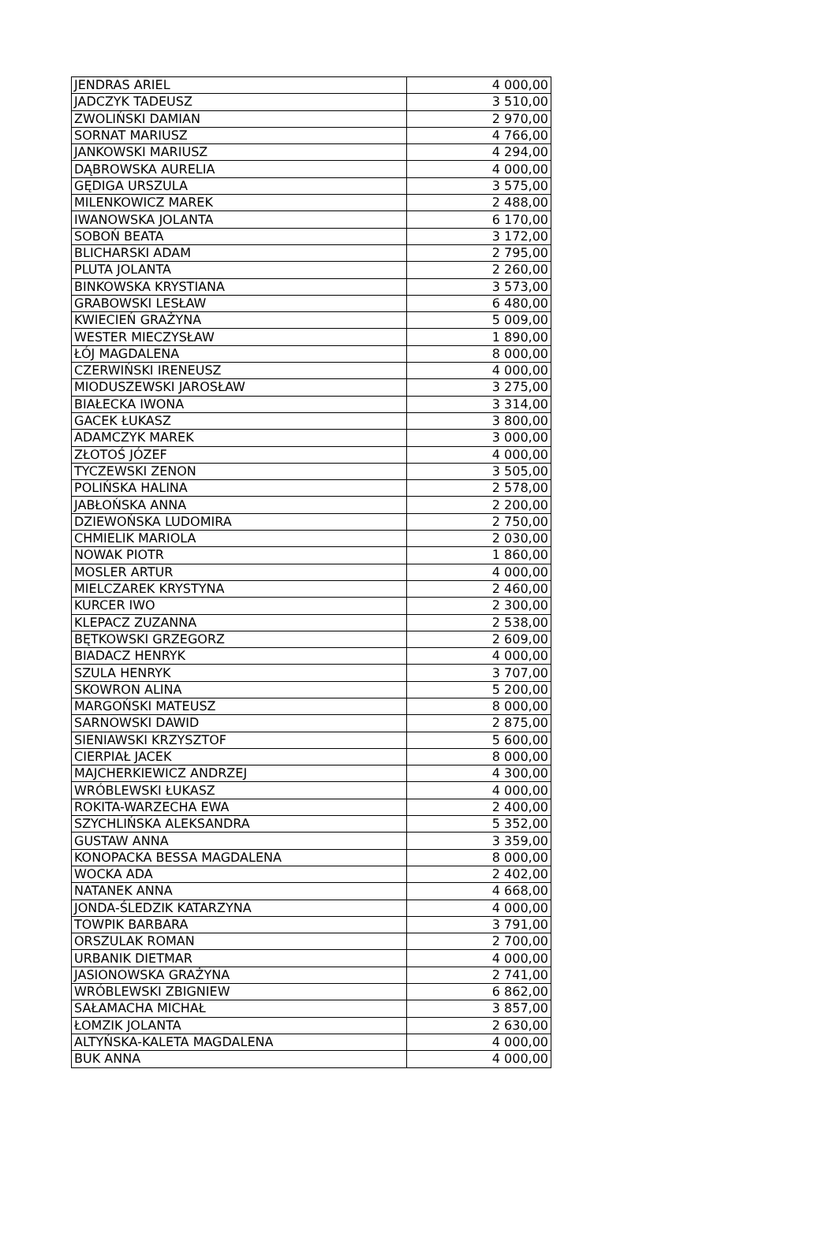| JENDRAS ARIEL | 4 000,00 |
| JADCZYK TADEUSZ | 3 510,00 |
| ZWOLIŃSKI DAMIAN | 2 970,00 |
| SORNAT MARIUSZ | 4 766,00 |
| JANKOWSKI MARIUSZ | 4 294,00 |
| DĄBROWSKA AURELIA | 4 000,00 |
| GĘDIGA URSZULA | 3 575,00 |
| MILENKOWICZ MAREK | 2 488,00 |
| IWANOWSKA JOLANTA | 6 170,00 |
| SOBOŃ BEATA | 3 172,00 |
| BLICHARSKI ADAM | 2 795,00 |
| PLUTA JOLANTA | 2 260,00 |
| BINKOWSKA KRYSTIANA | 3 573,00 |
| GRABOWSKI LESŁAW | 6 480,00 |
| KWIECIEŃ GRAŻYNA | 5 009,00 |
| WESTER MIECZYSŁAW | 1 890,00 |
| ŁÓJ MAGDALENA | 8 000,00 |
| CZERWIŃSKI IRENEUSZ | 4 000,00 |
| MIODUSZEWSKI JAROSŁAW | 3 275,00 |
| BIAŁECKA IWONA | 3 314,00 |
| GACEK ŁUKASZ | 3 800,00 |
| ADAMCZYK MAREK | 3 000,00 |
| ZŁOTOŚ JÓZEF | 4 000,00 |
| TYCZEWSKI ZENON | 3 505,00 |
| POLIŃSKA HALINA | 2 578,00 |
| JABŁOŃSKA ANNA | 2 200,00 |
| DZIEWOŃSKA LUDOMIRA | 2 750,00 |
| CHMIELIK MARIOLA | 2 030,00 |
| NOWAK PIOTR | 1 860,00 |
| MOSLER ARTUR | 4 000,00 |
| MIELCZAREK KRYSTYNA | 2 460,00 |
| KURCER IWO | 2 300,00 |
| KLEPACZ ZUZANNA | 2 538,00 |
| BĘTKOWSKI GRZEGORZ | 2 609,00 |
| BIADACZ HENRYK | 4 000,00 |
| SZULA HENRYK | 3 707,00 |
| SKOWRON ALINA | 5 200,00 |
| MARGOŃSKI MATEUSZ | 8 000,00 |
| SARNOWSKI DAWID | 2 875,00 |
| SIENIAWSKI KRZYSZTOF | 5 600,00 |
| CIERPIAŁ JACEK | 8 000,00 |
| MAJCHERKIEWICZ ANDRZEJ | 4 300,00 |
| WRÓBLEWSKI ŁUKASZ | 4 000,00 |
| ROKITA-WARZECHA EWA | 2 400,00 |
| SZYCHLIŃSKA ALEKSANDRA | 5 352,00 |
| GUSTAW ANNA | 3 359,00 |
| KONOPACKA BESSA MAGDALENA | 8 000,00 |
| WOCKA ADA | 2 402,00 |
| NATANEK ANNA | 4 668,00 |
| JONDA-ŚLEDZIK KATARZYNA | 4 000,00 |
| TOWPIK BARBARA | 3 791,00 |
| ORSZULAK ROMAN | 2 700,00 |
| URBANIK DIETMAR | 4 000,00 |
| JASIONOWSKA GRAŻYNA | 2 741,00 |
| WRÓBLEWSKI ZBIGNIEW | 6 862,00 |
| SAŁAMACHA MICHAŁ | 3 857,00 |
| ŁOMZIK JOLANTA | 2 630,00 |
| ALTYŃSKA-KALETA MAGDALENA | 4 000,00 |
| BUK ANNA | 4 000,00 |